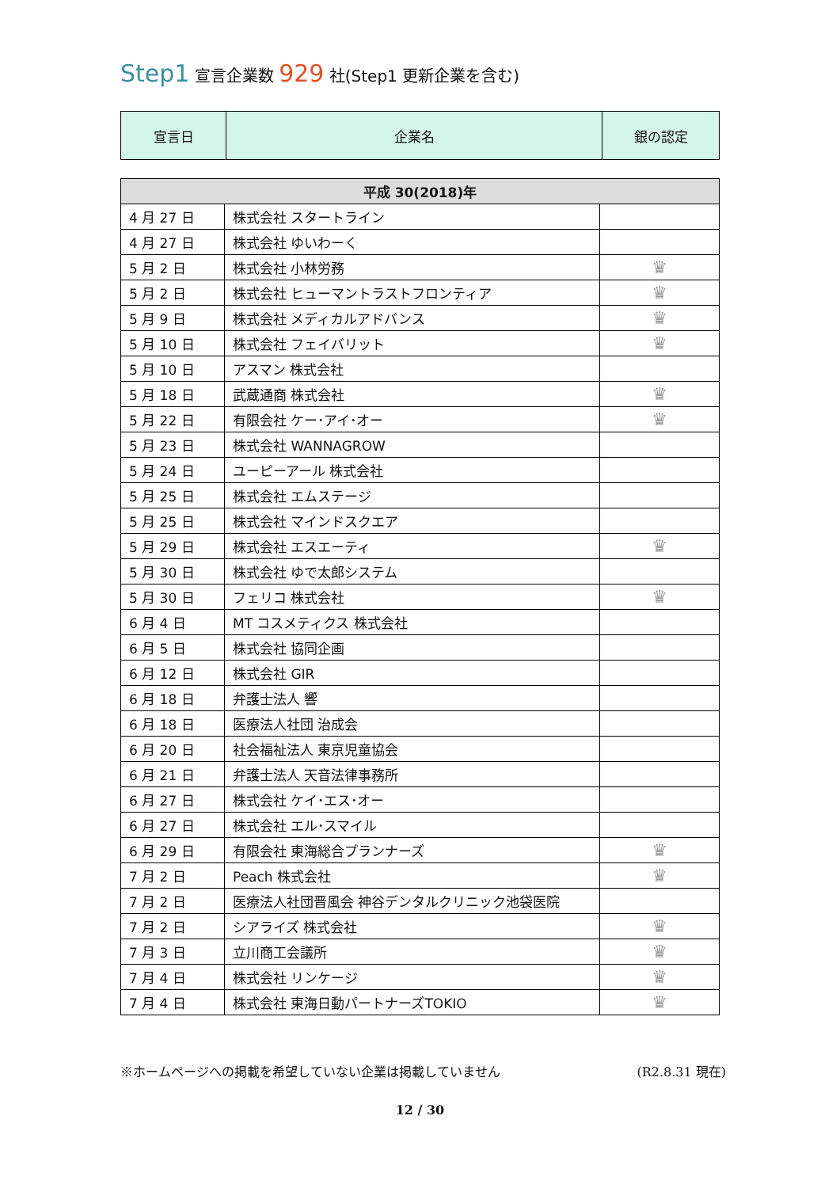Step1 宣言企業数 929 社(Step1 更新企業を含む)
| 宣言日 | 企業名 | 銀の認定 |
| --- | --- | --- |
| 平成 30(2018)年 | | |
| 4 月 27 日 | 株式会社 スタートライン | |
| 4 月 27 日 | 株式会社 ゆいわーく | |
| 5 月 2 日 | 株式会社 小林労務 | ♛ |
| 5 月 2 日 | 株式会社 ヒューマントラストフロンティア | ♛ |
| 5 月 9 日 | 株式会社 メディカルアドバンス | ♛ |
| 5 月 10 日 | 株式会社 フェイバリット | ♛ |
| 5 月 10 日 | アスマン 株式会社 | |
| 5 月 18 日 | 武蔵通商 株式会社 | ♛ |
| 5 月 22 日 | 有限会社 ケー･アイ･オー | ♛ |
| 5 月 23 日 | 株式会社 WANNAGROW | |
| 5 月 24 日 | ユーピーアール 株式会社 | |
| 5 月 25 日 | 株式会社 エムステージ | |
| 5 月 25 日 | 株式会社 マインドスクエア | |
| 5 月 29 日 | 株式会社 エスエーティ | ♛ |
| 5 月 30 日 | 株式会社 ゆで太郎システム | |
| 5 月 30 日 | フェリコ 株式会社 | ♛ |
| 6 月 4 日 | MT コスメティクス 株式会社 | |
| 6 月 5 日 | 株式会社 協同企画 | |
| 6 月 12 日 | 株式会社 GIR | |
| 6 月 18 日 | 弁護士法人 響 | |
| 6 月 18 日 | 医療法人社団 治成会 | |
| 6 月 20 日 | 社会福祉法人 東京児童協会 | |
| 6 月 21 日 | 弁護士法人 天音法律事務所 | |
| 6 月 27 日 | 株式会社 ケイ･エス･オー | |
| 6 月 27 日 | 株式会社 エル･スマイル | |
| 6 月 29 日 | 有限会社 東海総合プランナーズ | ♛ |
| 7 月 2 日 | Peach 株式会社 | ♛ |
| 7 月 2 日 | 医療法人社団晋風会 神谷デンタルクリニック池袋医院 | |
| 7 月 2 日 | シアライズ 株式会社 | ♛ |
| 7 月 3 日 | 立川商工会議所 | ♛ |
| 7 月 4 日 | 株式会社 リンケージ | ♛ |
| 7 月 4 日 | 株式会社 東海日動パートナーズTOKIO | ♛ |
※ホームページへの掲載を希望していない企業は掲載していません (R2.8.31 現在)
12 / 30